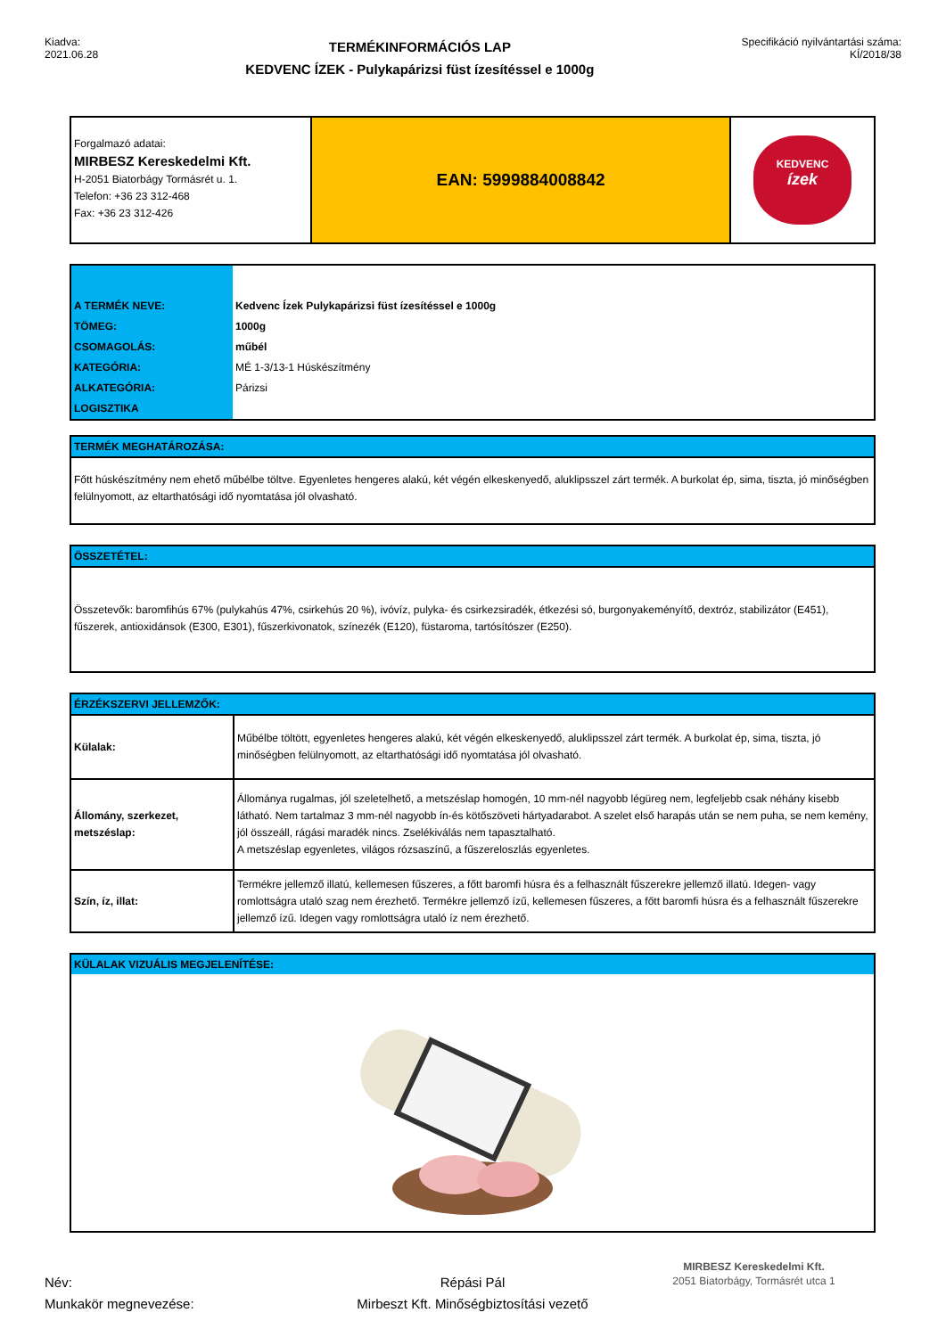Kiadva:
2021.06.28
TERMÉKINFORMÁCIÓS LAP
KEDVENC ÍZEK - Pulykapárizsi füst ízesítéssel e 1000g
Specifikáció nyilvántartási száma:
KÍ/2018/38
Forgalmazó adatai:
MIRBESZ Kereskedelmi Kft.
H-2051 Biatorbágy Tormásrét u. 1.
Telefon: +36 23 312-468
Fax: +36 23 312-426
EAN: 5999884008842
KEDVENC
ízek
| A TERMÉK NEVE: | Kedvenc Ízek Pulykapárizsi füst ízesítéssel e 1000g |
| TÖMEG: | 1000g |
| CSOMAGOLÁS: | műbél |
| KATEGÓRIA: | MÉ 1-3/13-1 Húskészítmény |
| ALKATEGÓRIA: | Párizsi |
| LOGISZTIKA | |
TERMÉK MEGHATÁROZÁSA:
Főtt húskészítmény nem ehető műbélbe töltve. Egyenletes hengeres alakú, két végén elkeskenyedő, aluklipsszel zárt termék. A burkolat ép, sima, tiszta, jó minőségben felülnyomott, az eltarthatósági idő nyomtatása jól olvasható.
ÖSSZETÉTEL:
Összetevők: baromfihús 67% (pulykahús 47%, csirkehús 20 %), ivóvíz, pulyka- és csirkezsiradék, étkezési só, burgonyakeményítő, dextróz, stabilizátor (E451), fűszerek, antioxidánsok (E300, E301), fűszerkivonatok, színezék (E120), füstaroma, tartósítószer (E250).
ÉRZÉKSZERVI JELLEMZŐK:
| Külalak: | Műbélbe töltött, egyenletes hengeres alakú, két végén elkeskenyedő, aluklipsszel zárt termék. A burkolat ép, sima, tiszta, jó minőségben felülnyomott, az eltarthatósági idő nyomtatása jól olvasható. |
| Állomány, szerkezet, metszéslap: | Állománya rugalmas, jól szeletelhető, a metszéslap homogén, 10 mm-nél nagyobb légüreg nem, legfeljebb csak néhány kisebb látható. Nem tartalmaz 3 mm-nél nagyobb ín-és kötőszöveti hártyadarabot. A szelet első harapás után se nem puha, se nem kemény, jól összeáll, rágási maradék nincs. Zselékiválás nem tapasztalható. A metszéslap egyenletes, világos rózsaszínű, a fűszereloszlás egyenletes. |
| Szín, íz, illat: | Termékre jellemző illatú, kellemesen fűszeres, a főtt baromfi húsra és a felhasznált fűszerekre jellemző illatú. Idegen- vagy romlottságra utaló szag nem érezhető. Termékre jellemző ízű, kellemesen fűszeres, a főtt baromfi húsra és a felhasznált fűszerekre jellemző ízű. Idegen vagy romlottságra utaló íz nem érezhető. |
KÜLALAK VIZUÁLIS MEGJELENÍTÉSE:
Név:
Munkakör megnevezése:
Répási Pál
Mirbeszt Kft. Minőségbiztosítási vezető
MIRBESZ Kereskedelmi Kft.
2051 Biatorbágy, Tormásrét utca 1